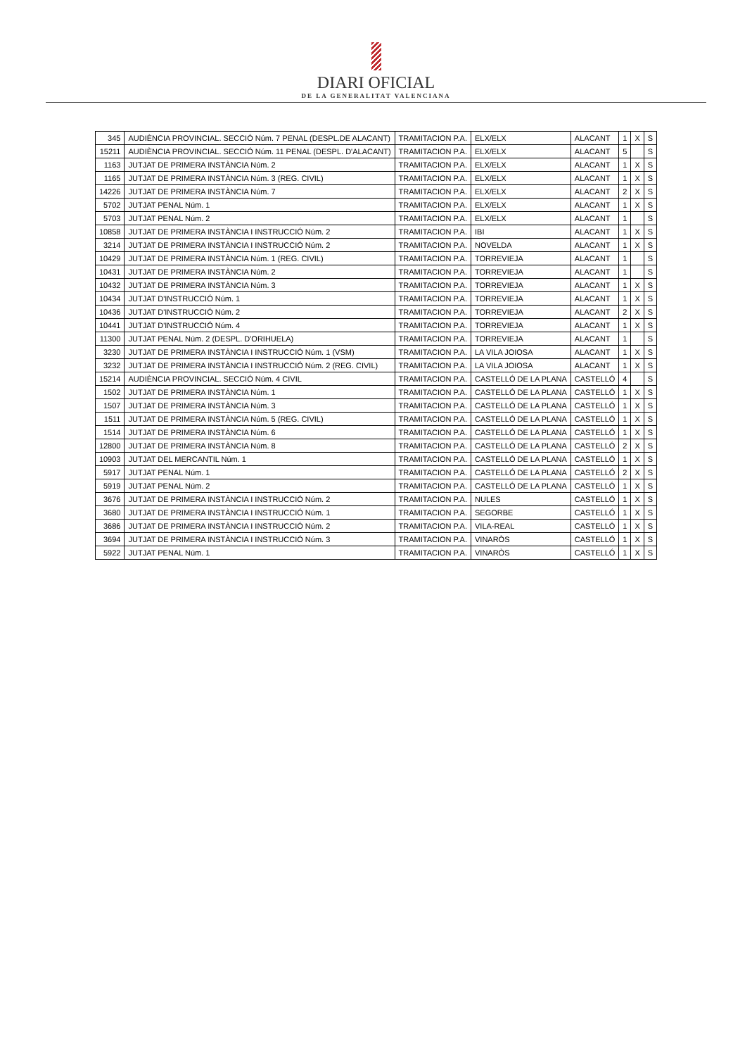DIARI OFICIAL
DE LA GENERALITAT VALENCIANA
| 345 | AUDIÈNCIA PROVINCIAL. SECCIÓ Núm. 7 PENAL (DESPL.DE ALACANT) | TRAMITACION P.A. | ELX/ELX | ALACANT | 1 | X | S |
| 15211 | AUDIÈNCIA PROVINCIAL. SECCIÓ Núm. 11 PENAL (DESPL. D'ALACANT) | TRAMITACION P.A. | ELX/ELX | ALACANT | 5 | | S |
| 1163 | JUTJAT DE PRIMERA INSTÀNCIA Núm. 2 | TRAMITACION P.A. | ELX/ELX | ALACANT | 1 | X | S |
| 1165 | JUTJAT DE PRIMERA INSTÀNCIA Núm. 3 (REG. CIVIL) | TRAMITACION P.A. | ELX/ELX | ALACANT | 1 | X | S |
| 14226 | JUTJAT DE PRIMERA INSTÀNCIA Núm. 7 | TRAMITACION P.A. | ELX/ELX | ALACANT | 2 | X | S |
| 5702 | JUTJAT PENAL Núm. 1 | TRAMITACION P.A. | ELX/ELX | ALACANT | 1 | X | S |
| 5703 | JUTJAT PENAL Núm. 2 | TRAMITACION P.A. | ELX/ELX | ALACANT | 1 | | S |
| 10858 | JUTJAT DE PRIMERA INSTÀNCIA I INSTRUCCIÓ Núm. 2 | TRAMITACION P.A. | IBI | ALACANT | 1 | X | S |
| 3214 | JUTJAT DE PRIMERA INSTÀNCIA I INSTRUCCIÓ Núm. 2 | TRAMITACION P.A. | NOVELDA | ALACANT | 1 | X | S |
| 10429 | JUTJAT DE PRIMERA INSTÀNCIA Núm. 1 (REG. CIVIL) | TRAMITACION P.A. | TORREVIEJA | ALACANT | 1 | | S |
| 10431 | JUTJAT DE PRIMERA INSTÀNCIA Núm. 2 | TRAMITACION P.A. | TORREVIEJA | ALACANT | 1 | | S |
| 10432 | JUTJAT DE PRIMERA INSTÀNCIA Núm. 3 | TRAMITACION P.A. | TORREVIEJA | ALACANT | 1 | X | S |
| 10434 | JUTJAT D'INSTRUCCIÓ Núm. 1 | TRAMITACION P.A. | TORREVIEJA | ALACANT | 1 | X | S |
| 10436 | JUTJAT D'INSTRUCCIÓ Núm. 2 | TRAMITACION P.A. | TORREVIEJA | ALACANT | 2 | X | S |
| 10441 | JUTJAT D'INSTRUCCIÓ Núm. 4 | TRAMITACION P.A. | TORREVIEJA | ALACANT | 1 | X | S |
| 11300 | JUTJAT PENAL Núm. 2 (DESPL. D'ORIHUELA) | TRAMITACION P.A. | TORREVIEJA | ALACANT | 1 | | S |
| 3230 | JUTJAT DE PRIMERA INSTÀNCIA I INSTRUCCIÓ Núm. 1 (VSM) | TRAMITACION P.A. | LA VILA JOIOSA | ALACANT | 1 | X | S |
| 3232 | JUTJAT DE PRIMERA INSTÀNCIA I INSTRUCCIÓ Núm. 2 (REG. CIVIL) | TRAMITACION P.A. | LA VILA JOIOSA | ALACANT | 1 | X | S |
| 15214 | AUDIÈNCIA PROVINCIAL. SECCIÓ Núm. 4 CIVIL | TRAMITACION P.A. | CASTELLÓ DE LA PLANA | CASTELLÓ | 4 | | S |
| 1502 | JUTJAT DE PRIMERA INSTÀNCIA Núm. 1 | TRAMITACION P.A. | CASTELLÓ DE LA PLANA | CASTELLÓ | 1 | X | S |
| 1507 | JUTJAT DE PRIMERA INSTÀNCIA Núm. 3 | TRAMITACION P.A. | CASTELLÓ DE LA PLANA | CASTELLÓ | 1 | X | S |
| 1511 | JUTJAT DE PRIMERA INSTÀNCIA Núm. 5 (REG. CIVIL) | TRAMITACION P.A. | CASTELLÓ DE LA PLANA | CASTELLÓ | 1 | X | S |
| 1514 | JUTJAT DE PRIMERA INSTÀNCIA Núm. 6 | TRAMITACION P.A. | CASTELLÓ DE LA PLANA | CASTELLÓ | 1 | X | S |
| 12800 | JUTJAT DE PRIMERA INSTÀNCIA Núm. 8 | TRAMITACION P.A. | CASTELLÓ DE LA PLANA | CASTELLÓ | 2 | X | S |
| 10903 | JUTJAT DEL MERCANTIL Núm. 1 | TRAMITACION P.A. | CASTELLÓ DE LA PLANA | CASTELLÓ | 1 | X | S |
| 5917 | JUTJAT PENAL Núm. 1 | TRAMITACION P.A. | CASTELLÓ DE LA PLANA | CASTELLÓ | 2 | X | S |
| 5919 | JUTJAT PENAL Núm. 2 | TRAMITACION P.A. | CASTELLÓ DE LA PLANA | CASTELLÓ | 1 | X | S |
| 3676 | JUTJAT DE PRIMERA INSTÀNCIA I INSTRUCCIÓ Núm. 2 | TRAMITACION P.A. | NULES | CASTELLÓ | 1 | X | S |
| 3680 | JUTJAT DE PRIMERA INSTÀNCIA I INSTRUCCIÓ Núm. 1 | TRAMITACION P.A. | SEGORBE | CASTELLÓ | 1 | X | S |
| 3686 | JUTJAT DE PRIMERA INSTÀNCIA I INSTRUCCIÓ Núm. 2 | TRAMITACION P.A. | VILA-REAL | CASTELLÓ | 1 | X | S |
| 3694 | JUTJAT DE PRIMERA INSTÀNCIA I INSTRUCCIÓ Núm. 3 | TRAMITACION P.A. | VINARÒS | CASTELLÓ | 1 | X | S |
| 5922 | JUTJAT PENAL Núm. 1 | TRAMITACION P.A. | VINARÒS | CASTELLÓ | 1 | X | S |